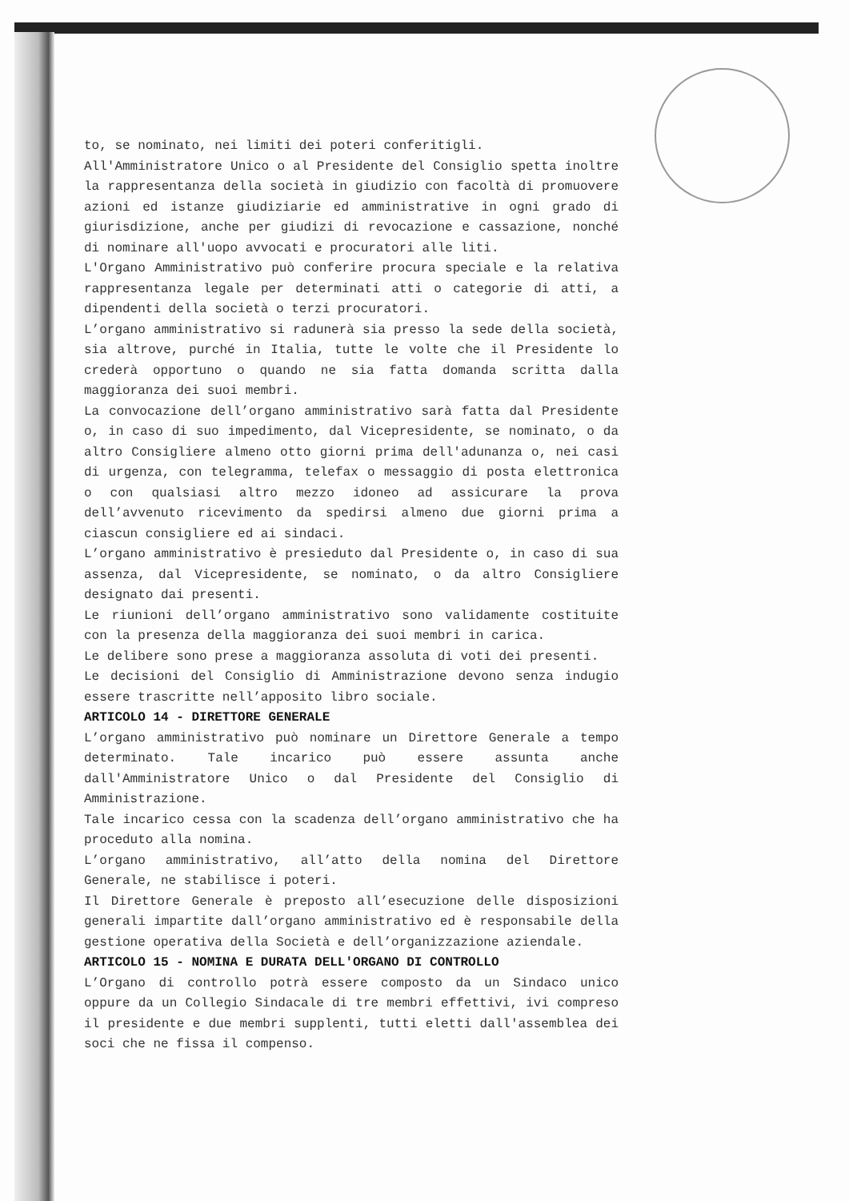to, se nominato, nei limiti dei poteri conferitigli.
All'Amministratore Unico o al Presidente del Consiglio spetta inoltre la rappresentanza della società in giudizio con facoltà di promuovere azioni ed istanze giudiziarie ed amministrative in ogni grado di giurisdizione, anche per giudizi di revocazione e cassazione, nonché di nominare all'uopo avvocati e procuratori alle liti.
L'Organo Amministrativo può conferire procura speciale e la relativa rappresentanza legale per determinati atti o categorie di atti, a dipendenti della società o terzi procuratori.
L’organo amministrativo si radunerà sia presso la sede della società, sia altrove, purché in Italia, tutte le volte che il Presidente lo crederà opportuno o quando ne sia fatta domanda scritta dalla maggioranza dei suoi membri.
La convocazione dell’organo amministrativo sarà fatta dal Presidente o, in caso di suo impedimento, dal Vicepresidente, se nominato, o da altro Consigliere almeno otto giorni prima dell'adunanza o, nei casi di urgenza, con telegramma, telefax o messaggio di posta elettronica o con qualsiasi altro mezzo idoneo ad assicurare la prova dell’avvenuto ricevimento da spedirsi almeno due giorni prima a ciascun consigliere ed ai sindaci.
L’organo amministrativo è presieduto dal Presidente o, in caso di sua assenza, dal Vicepresidente, se nominato, o da altro Consigliere designato dai presenti.
Le riunioni dell’organo amministrativo sono validamente costituite con la presenza della maggioranza dei suoi membri in carica.
Le delibere sono prese a maggioranza assoluta di voti dei presenti.
Le decisioni del Consiglio di Amministrazione devono senza indugio essere trascritte nell’apposito libro sociale.
ARTICOLO 14 - DIRETTORE GENERALE
L’organo amministrativo può nominare un Direttore Generale a tempo determinato. Tale incarico può essere assunta anche dall'Amministratore Unico o dal Presidente del Consiglio di Amministrazione.
Tale incarico cessa con la scadenza dell’organo amministrativo che ha proceduto alla nomina.
L’organo amministrativo, all’atto della nomina del Direttore Generale, ne stabilisce i poteri.
Il Direttore Generale è preposto all’esecuzione delle disposizioni generali impartite dall’organo amministrativo ed è responsabile della gestione operativa della Società e dell’organizzazione aziendale.
ARTICOLO 15 - NOMINA E DURATA DELL'ORGANO DI CONTROLLO
L’Organo di controllo potrà essere composto da un Sindaco unico oppure da un Collegio Sindacale di tre membri effettivi, ivi compreso il presidente e due membri supplenti, tutti eletti dall'assemblea dei soci che ne fissa il compenso.